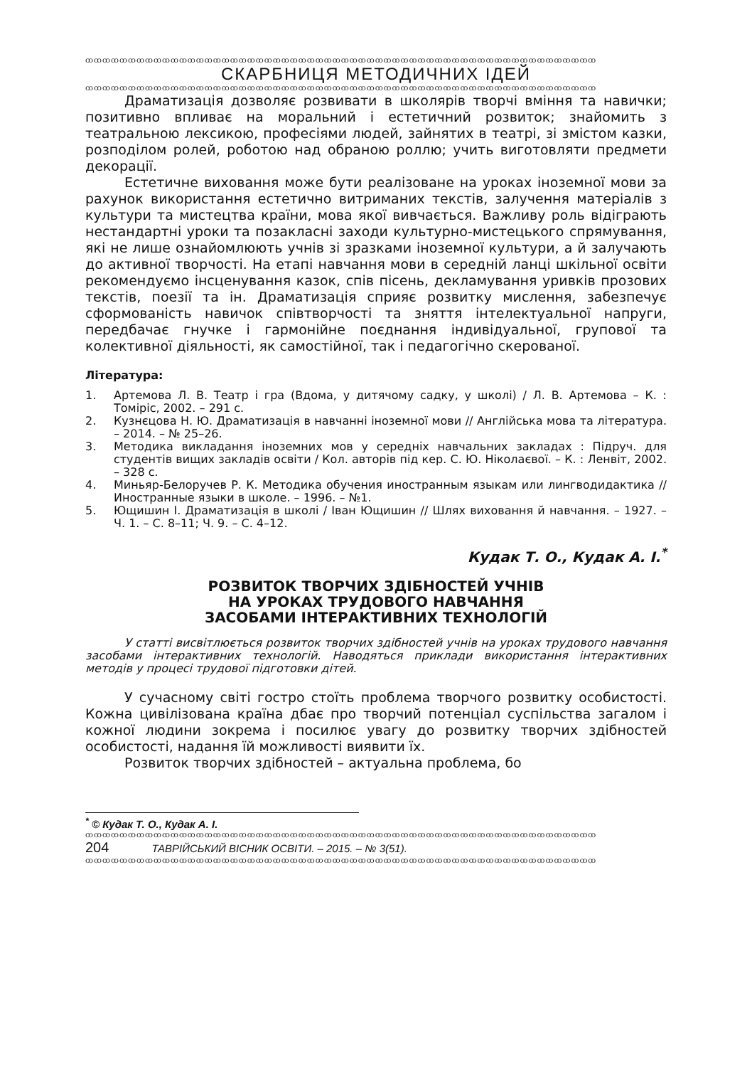ꝏꝏꝏꝏꝏꝏꝏꝏꝏꝏꝏꝏꝏꝏꝏꝏꝏꝏꝏꝏꝏꝏꝏꝏꝏꝏꝏꝏꝏꝏꝏꝏꝏꝏꝏꝏꝏꝏꝏꝏꝏꝏꝏꝏꝏꝏꝏꝏꝏꝏꝏꝏꝏꝏꝏꝏꝏꝏꝏꝏ
СКАРБНИЦЯ МЕТОДИЧНИХ ІДЕЙ
ꝏꝏꝏꝏꝏꝏꝏꝏꝏꝏꝏꝏꝏꝏꝏꝏꝏꝏꝏꝏꝏꝏꝏꝏꝏꝏꝏꝏꝏꝏꝏꝏꝏꝏꝏꝏꝏꝏꝏꝏꝏꝏꝏꝏꝏꝏꝏꝏꝏꝏꝏꝏꝏꝏꝏꝏꝏꝏꝏꝏ
Драматизація дозволяє розвивати в школярів творчі вміння та навички; позитивно впливає на моральний і естетичний розвиток; знайомить з театральною лексикою, професіями людей, зайнятих в театрі, зі змістом казки, розподілом ролей, роботою над обраною роллю; учить виготовляти предмети декорації.
Естетичне виховання може бути реалізоване на уроках іноземної мови за рахунок використання естетично витриманих текстів, залучення матеріалів з культури та мистецтва країни, мова якої вивчається. Важливу роль відіграють нестандартні уроки та позакласні заходи культурно-мистецького спрямування, які не лише ознайомлюють учнів зі зразками іноземної культури, а й залучають до активної творчості. На етапі навчання мови в середній ланці шкільної освіти рекомендуємо інсценування казок, спів пісень, декламування уривків прозових текстів, поезії та ін. Драматизація сприяє розвитку мислення, забезпечує сформованість навичок співтворчості та зняття інтелектуальної напруги, передбачає гнучке і гармонійне поєднання індивідуальної, групової та колективної діяльності, як самостійної, так і педагогічно скерованої.
Література:
1. Артемова Л. В. Театр і гра (Вдома, у дитячому садку, у школі) / Л. В. Артемова – К. : Томіріс, 2002. – 291 с.
2. Кузнєцова Н. Ю. Драматизація в навчанні іноземної мови // Англійська мова та література. – 2014. – № 25–26.
3. Методика викладання іноземних мов у середніх навчальних закладах : Підруч. для студентів вищих закладів освіти / Кол. авторів під кер. С. Ю. Ніколаєвої. – К. : Ленвіт, 2002. – 328 с.
4. Миньяр-Белоручев Р. К. Методика обучения иностранным языкам или лингводидактика // Иностранные языки в школе. – 1996. – №1.
5. Ющишин І. Драматизація в школі / Іван Ющишин // Шлях виховання й навчання. – 1927. – Ч. 1. – С. 8–11; Ч. 9. – С. 4–12.
Кудак Т. О., Кудак А. І.<sup>*</sup>
РОЗВИТОК ТВОРЧИХ ЗДІБНОСТЕЙ УЧНІВ
НА УРОКАХ ТРУДОВОГО НАВЧАННЯ
ЗАСОБАМИ ІНТЕРАКТИВНИХ ТЕХНОЛОГІЙ
У статті висвітлюється розвиток творчих здібностей учнів на уроках трудового навчання засобами інтерактивних технологій. Наводяться приклади використання інтерактивних методів у процесі трудової підготовки дітей.
У сучасному світі гостро стоїть проблема творчого розвитку особистості. Кожна цивілізована країна дбає про творчий потенціал суспільства загалом і кожної людини зокрема і посилює увагу до розвитку творчих здібностей особистості, надання їй можливості виявити їх.
Розвиток творчих здібностей – актуальна проблема, бо
<sup>*</sup> © Кудак Т. О., Кудак А. І.
ꝏꝏꝏꝏꝏꝏꝏꝏꝏꝏꝏꝏꝏꝏꝏꝏꝏꝏꝏꝏꝏꝏꝏꝏꝏꝏꝏꝏꝏꝏꝏꝏꝏꝏꝏꝏꝏꝏꝏꝏꝏꝏꝏꝏꝏꝏꝏꝏꝏꝏꝏꝏꝏꝏꝏꝏꝏꝏꝏꝏ
204 ТАВРІЙСЬКИЙ ВІСНИК ОСВІТИ. – 2015. – № 3(51).
ꝏꝏꝏꝏꝏꝏꝏꝏꝏꝏꝏꝏꝏꝏꝏꝏꝏꝏꝏꝏꝏꝏꝏꝏꝏꝏꝏꝏꝏꝏꝏꝏꝏꝏꝏꝏꝏꝏꝏꝏꝏꝏꝏꝏꝏꝏꝏꝏꝏꝏꝏꝏꝏꝏꝏꝏꝏꝏꝏꝏ